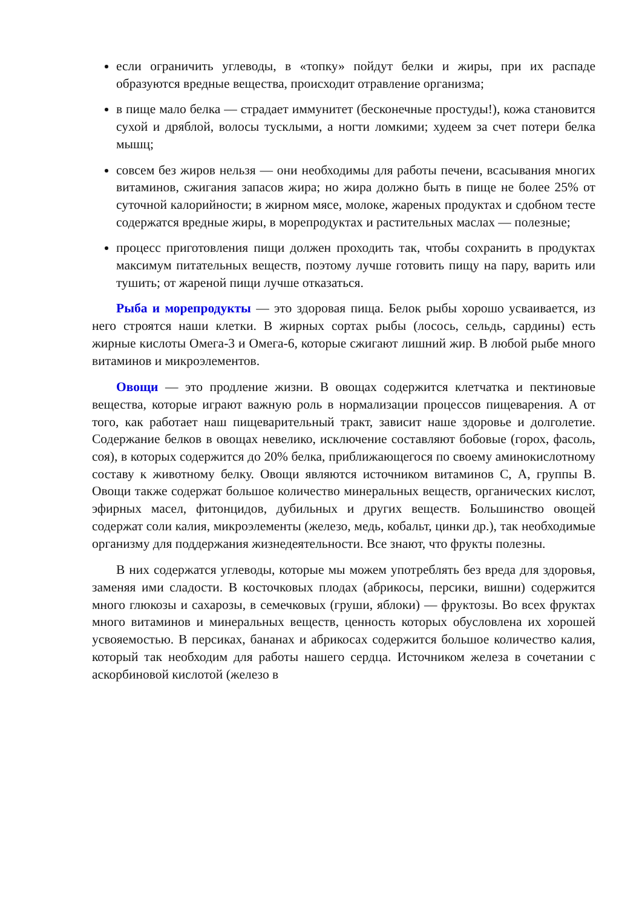если ограничить углеводы, в «топку» пойдут белки и жиры, при их распаде образуются вредные вещества, происходит отравление организма;
в пище мало белка — страдает иммунитет (бесконечные простуды!), кожа становится сухой и дряблой, волосы тусклыми, а ногти ломкими; худеем за счет потери белка мышц;
совсем без жиров нельзя — они необходимы для работы печени, всасывания многих витаминов, сжигания запасов жира; но жира должно быть в пище не более 25% от суточной калорийности; в жирном мясе, молоке, жареных продуктах и сдобном тесте содержатся вредные жиры, в морепродуктах и растительных маслах — полезные;
процесс приготовления пищи должен проходить так, чтобы сохранить в продуктах максимум питательных веществ, поэтому лучше готовить пищу на пару, варить или тушить; от жареной пищи лучше отказаться.
Рыба и морепродукты — это здоровая пища. Белок рыбы хорошо усваивается, из него строятся наши клетки. В жирных сортах рыбы (лосось, сельдь, сардины) есть жирные кислоты Омега-3 и Омега-6, которые сжигают лишний жир. В любой рыбе много витаминов и микроэлементов.
Овощи — это продление жизни. В овощах содержится клетчатка и пектиновые вещества, которые играют важную роль в нормализации процессов пищеварения. А от того, как работает наш пищеварительный тракт, зависит наше здоровье и долголетие. Содержание белков в овощах невелико, исключение составляют бобовые (горох, фасоль, соя), в которых содержится до 20% белка, приближающегося по своему аминокислотному составу к животному белку. Овощи являются источником витаминов С, А, группы В. Овощи также содержат большое количество минеральных веществ, органических кислот, эфирных масел, фитонцидов, дубильных и других веществ. Большинство овощей содержат соли калия, микроэлементы (железо, медь, кобальт, цинки др.), так необходимые организму для поддержания жизнедеятельности. Все знают, что фрукты полезны.
В них содержатся углеводы, которые мы можем употреблять без вреда для здоровья, заменяя ими сладости. В косточковых плодах (абрикосы, персики, вишни) содержится много глюкозы и сахарозы, в семечковых (груши, яблоки) — фруктозы. Во всех фруктах много витаминов и минеральных веществ, ценность которых обусловлена их хорошей усвояемостью. В персиках, бананах и абрикосах содержится большое количество калия, который так необходим для работы нашего сердца. Источником железа в сочетании с аскорбиновой кислотой (железо в